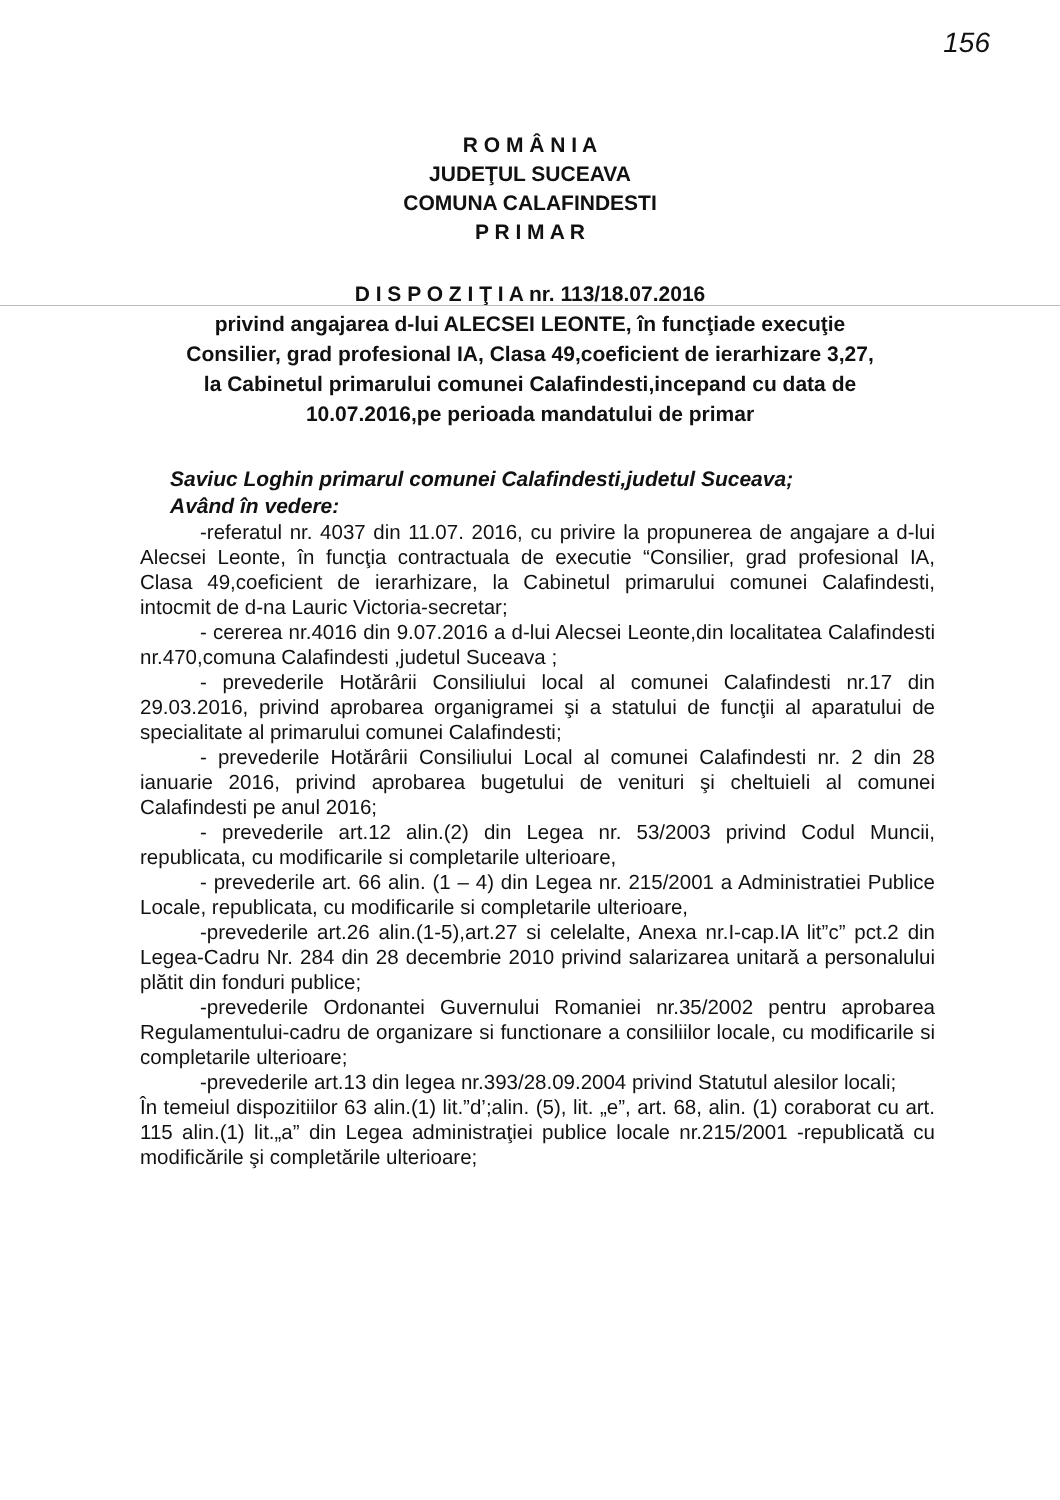156
R O M Â N I A
JUDEŢUL SUCEAVA
COMUNA CALAFINDESTI
P R I M A R
D I S P O Z I Ţ I A nr. 113/18.07.2016
privind angajarea d-lui ALECSEI LEONTE, în funcţiade execuţie
Consilier, grad profesional IA, Clasa 49,coeficient de ierarhizare 3,27,
la Cabinetul primarului comunei Calafindesti,incepand cu data de
10.07.2016,pe perioada mandatului de primar
Saviuc Loghin primarul comunei Calafindesti,judetul Suceava;
Având în vedere:
-referatul nr. 4037 din 11.07. 2016, cu privire la propunerea de angajare a d-lui Alecsei Leonte, în funcţia contractuala de executie “Consilier, grad profesional IA, Clasa 49,coeficient de ierarhizare, la Cabinetul primarului comunei Calafindesti, intocmit de d-na Lauric Victoria-secretar;
- cererea nr.4016 din 9.07.2016 a d-lui Alecsei Leonte,din localitatea Calafindesti nr.470,comuna Calafindesti ,judetul Suceava ;
- prevederile Hotărârii Consiliului local al comunei Calafindesti nr.17 din 29.03.2016, privind aprobarea organigramei şi a statului de funcţii al aparatului de specialitate al primarului comunei Calafindesti;
- prevederile Hotărârii Consiliului Local al comunei Calafindesti nr. 2 din 28 ianuarie 2016, privind aprobarea bugetului de venituri şi cheltuieli al comunei Calafindesti pe anul 2016;
- prevederile art.12 alin.(2) din Legea nr. 53/2003 privind Codul Muncii, republicata, cu modificarile si completarile ulterioare,
- prevederile art. 66 alin. (1 – 4) din Legea nr. 215/2001 a Administratiei Publice Locale, republicata, cu modificarile si completarile ulterioare,
-prevederile art.26 alin.(1-5),art.27 si celelalte, Anexa nr.I-cap.IA lit”c” pct.2 din Legea-Cadru Nr. 284 din 28 decembrie 2010 privind salarizarea unitară a personalului plătit din fonduri publice;
-prevederile Ordonantei Guvernului Romaniei nr.35/2002 pentru aprobarea Regulamentului-cadru de organizare si functionare a consiliilor locale, cu modificarile si completarile ulterioare;
-prevederile art.13 din legea nr.393/28.09.2004 privind Statutul alesilor locali;
În temeiul dispozitiilor 63 alin.(1) lit.”d’;alin. (5), lit. „e”, art. 68, alin. (1) coraborat cu art. 115 alin.(1) lit.„a” din Legea administraţiei publice locale nr.215/2001 -republicată cu modificările şi completările ulterioare;